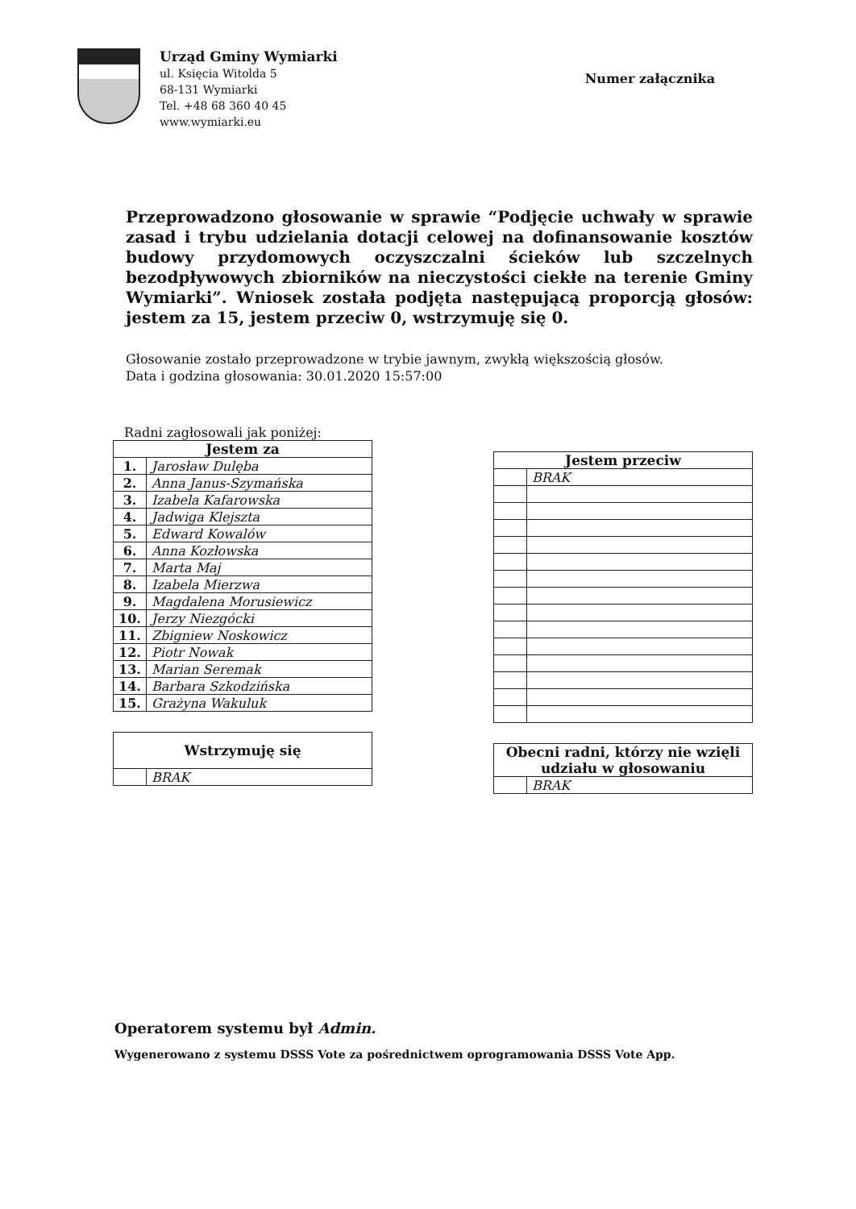Urząd Gminy Wymiarki
ul. Księcia Witolda 5
68-131 Wymiarki
Tel. +48 68 360 40 45
www.wymiarki.eu
Numer załącznika
Przeprowadzono głosowanie w sprawie “Podjęcie uchwały w sprawie zasad i trybu udzielania dotacji celowej na dofinansowanie kosztów budowy przydomowych oczyszczalni ścieków lub szczelnych bezodpływowych zbiorników na nieczystości ciekłe na terenie Gminy Wymiarki”. Wniosek została podjęta następującą proporcją głosów: jestem za 15, jestem przeciw 0, wstrzymuję się 0.
Głosowanie zostało przeprowadzone w trybie jawnym, zwykłą większością głosów.
Data i godzina głosowania: 30.01.2020 15:57:00
Radni zagłosowali jak poniżej:
| Jestem za | |
| --- | --- |
| 1. | Jarosław Dulęba |
| 2. | Anna Janus-Szymańska |
| 3. | Izabela Kafarowska |
| 4. | Jadwiga Klejszta |
| 5. | Edward Kowalów |
| 6. | Anna Kozłowska |
| 7. | Marta Maj |
| 8. | Izabela Mierzwa |
| 9. | Magdalena Morusiewicz |
| 10. | Jerzy Niezgócki |
| 11. | Zbigniew Noskowicz |
| 12. | Piotr Nowak |
| 13. | Marian Seremak |
| 14. | Barbara Szkodzińska |
| 15. | Grażyna Wakuluk |
| Wstrzymuję się | |
| --- | --- |
| | BRAK |
| Jestem przeciw | |
| --- | --- |
| | BRAK |
| Obecni radni, którzy nie wzięli udziału w głosowaniu | |
| --- | --- |
| | BRAK |
Operatorem systemu był Admin.
Wygenerowano z systemu DSSS Vote za pośrednictwem oprogramowania DSSS Vote App.